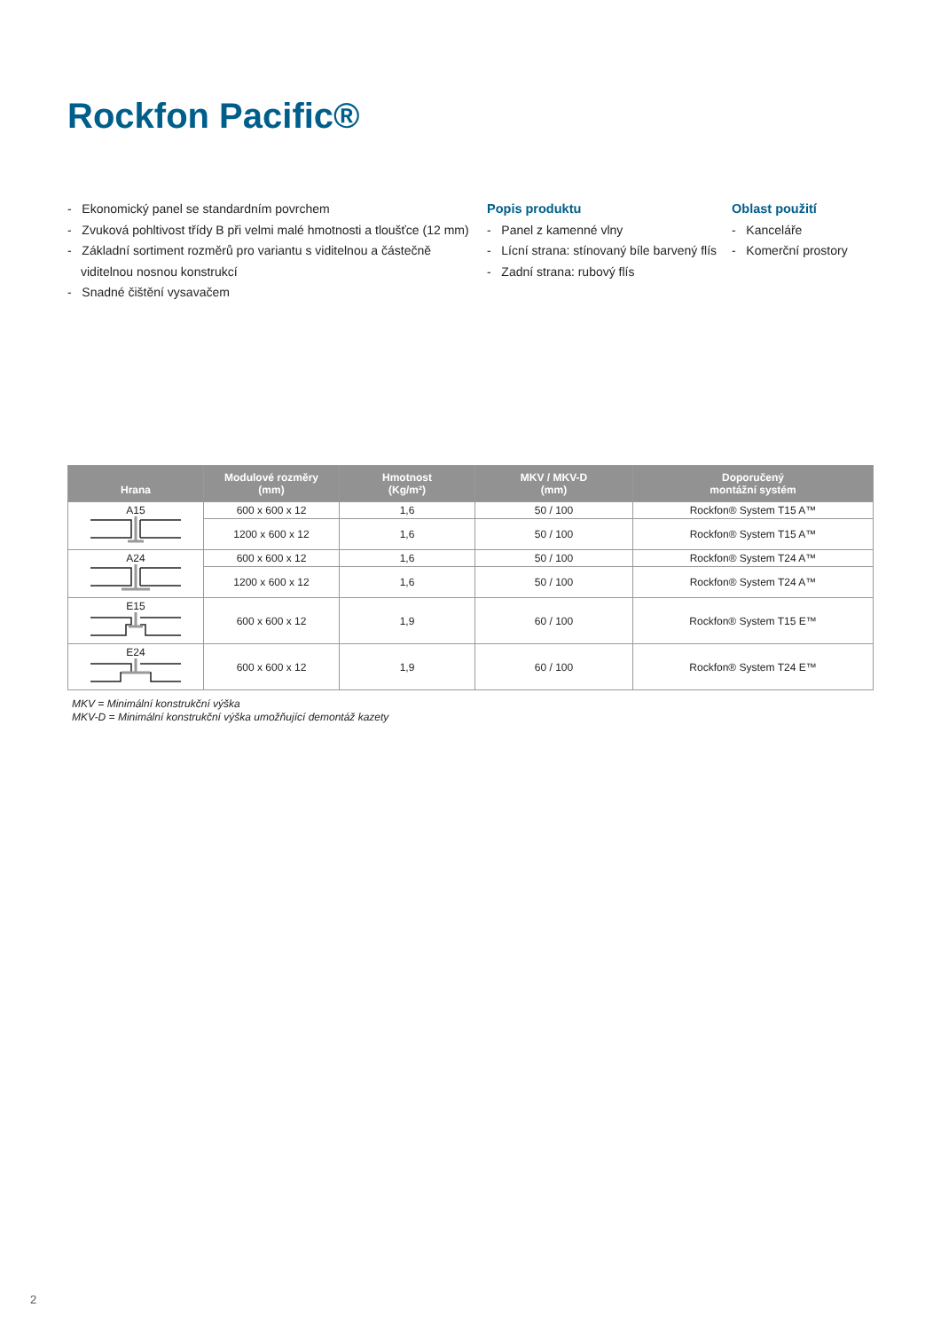Rockfon Pacific®
- Ekonomický panel se standardním povrchem
- Zvuková pohltivost třídy B při velmi malé hmotnosti a tloušťce (12 mm)
- Základní sortiment rozměrů pro variantu s viditelnou a částečně viditelnou nosnou konstrukcí
- Snadné čištění vysavačem
Popis produktu
- Panel z kamenné vlny
- Lícní strana: stínovaný bíle barvený flís
- Zadní strana: rubový flís
Oblast použití
- Kanceláře
- Komerční prostory
| Hrana | Modulové rozměry (mm) | Hmotnost (Kg/m²) | MKV / MKV-D (mm) | Doporučený montážní systém |
| --- | --- | --- | --- | --- |
| A15 | 600 x 600 x 12 | 1,6 | 50 / 100 | Rockfon® System T15 A™ |
| | 1200 x 600 x 12 | 1,6 | 50 / 100 | Rockfon® System T15 A™ |
| A24 | 600 x 600 x 12 | 1,6 | 50 / 100 | Rockfon® System T24 A™ |
| | 1200 x 600 x 12 | 1,6 | 50 / 100 | Rockfon® System T24 A™ |
| E15 | 600 x 600 x 12 | 1,9 | 60 / 100 | Rockfon® System T15 E™ |
| E24 | 600 x 600 x 12 | 1,9 | 60 / 100 | Rockfon® System T24 E™ |
MKV = Minimální konstrukční výška
MKV-D = Minimální konstrukční výška umožňující demontáž kazety
2